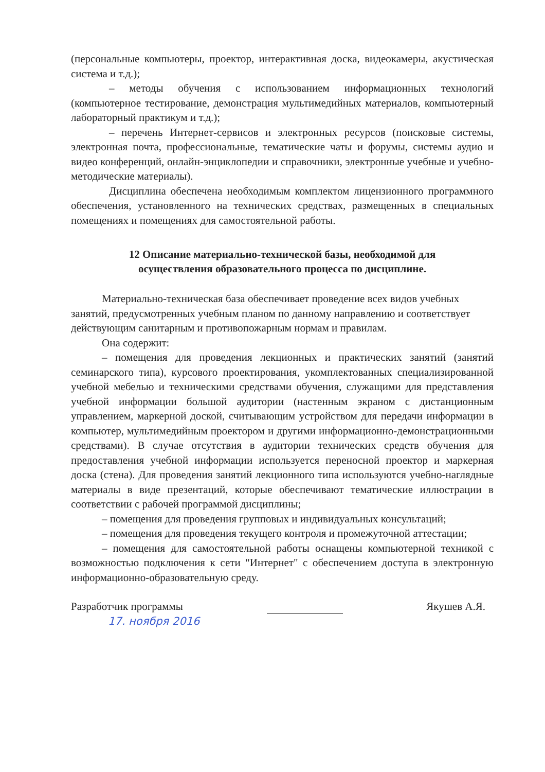(персональные компьютеры, проектор, интерактивная доска, видеокамеры, акустическая система и т.д.);
– методы обучения с использованием информационных технологий (компьютерное тестирование, демонстрация мультимедийных материалов, компьютерный лабораторный практикум и т.д.);
– перечень Интернет-сервисов и электронных ресурсов (поисковые системы, электронная почта, профессиональные, тематические чаты и форумы, системы аудио и видео конференций, онлайн-энциклопедии и справочники, электронные учебные и учебно-методические материалы).
Дисциплина обеспечена необходимым комплектом лицензионного программного обеспечения, установленного на технических средствах, размещенных в специальных помещениях и помещениях для самостоятельной работы.
12 Описание материально-технической базы, необходимой для осуществления образовательного процесса по дисциплине.
Материально-техническая база обеспечивает проведение всех видов учебных занятий, предусмотренных учебным планом по данному направлению и соответствует действующим санитарным и противопожарным нормам и правилам.
Она содержит:
– помещения для проведения лекционных и практических занятий (занятий семинарского типа), курсового проектирования, укомплектованных специализированной учебной мебелью и техническими средствами обучения, служащими для представления учебной информации большой аудитории (настенным экраном с дистанционным управлением, маркерной доской, считывающим устройством для передачи информации в компьютер, мультимедийным проектором и другими информационно-демонстрационными средствами). В случае отсутствия в аудитории технических средств обучения для предоставления учебной информации используется переносной проектор и маркерная доска (стена). Для проведения занятий лекционного типа используются учебно-наглядные материалы в виде презентаций, которые обеспечивают тематические иллюстрации в соответствии с рабочей программой дисциплины;
– помещения для проведения групповых и индивидуальных консультаций;
– помещения для проведения текущего контроля и промежуточной аттестации;
– помещения для самостоятельной работы оснащены компьютерной техникой с возможностью подключения к сети "Интернет" с обеспечением доступа в электронную информационно-образовательную среду.
Разработчик программы Якушев А.Я.
17. ноября 2016